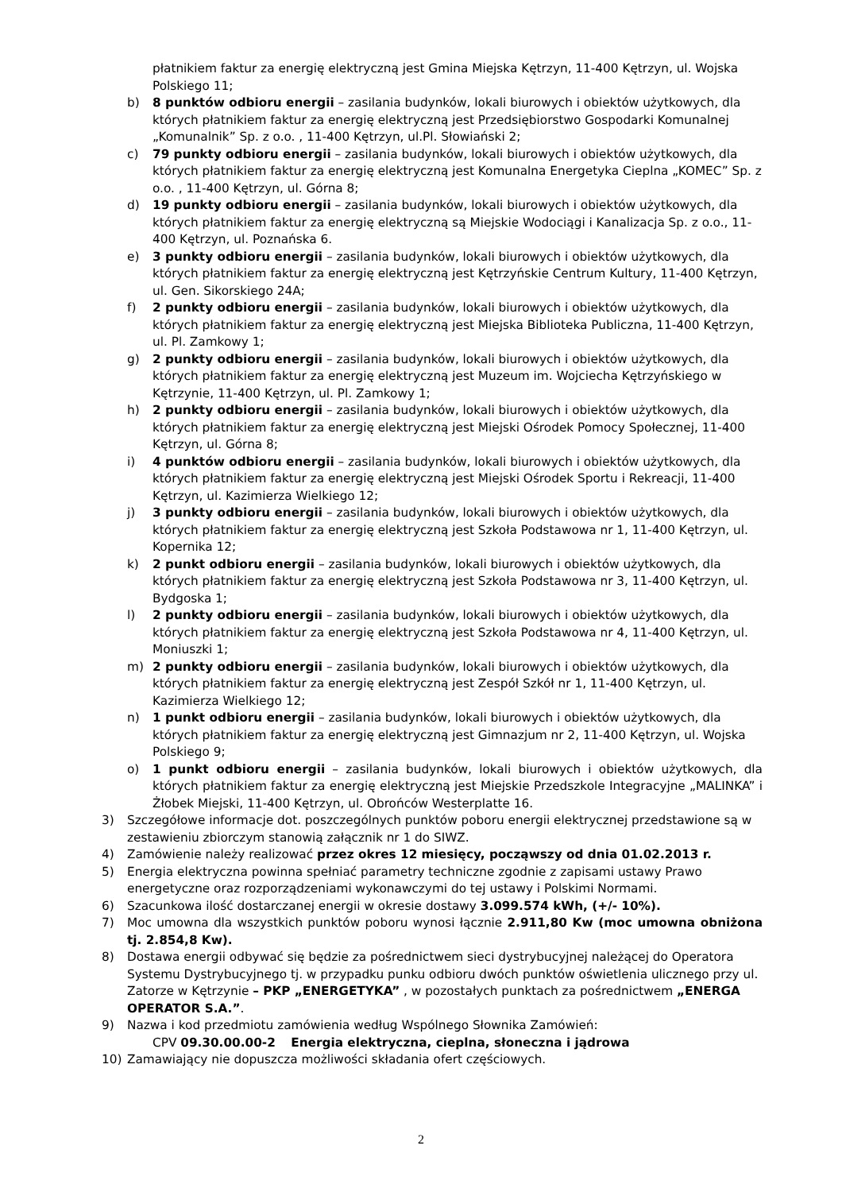płatnikiem faktur za energię elektryczną jest Gmina Miejska Kętrzyn, 11-400 Kętrzyn, ul. Wojska Polskiego 11;
b) 8 punktów odbioru energii – zasilania budynków, lokali biurowych i obiektów użytkowych, dla których płatnikiem faktur za energię elektryczną jest Przedsiębiorstwo Gospodarki Komunalnej „Komunalnik” Sp. z o.o. , 11-400 Kętrzyn, ul.Pl. Słowiański 2;
c) 79 punkty odbioru energii – zasilania budynków, lokali biurowych i obiektów użytkowych, dla których płatnikiem faktur za energię elektryczną jest Komunalna Energetyka Cieplna „KOMEC” Sp. z o.o. , 11-400 Kętrzyn, ul. Górna 8;
d) 19 punkty odbioru energii – zasilania budynków, lokali biurowych i obiektów użytkowych, dla których płatnikiem faktur za energię elektryczną są Miejskie Wodociągi i Kanalizacja Sp. z o.o., 11-400 Kętrzyn, ul. Poznańska 6.
e) 3 punkty odbioru energii – zasilania budynków, lokali biurowych i obiektów użytkowych, dla których płatnikiem faktur za energię elektryczną jest Kętrzyńskie Centrum Kultury, 11-400 Kętrzyn, ul. Gen. Sikorskiego 24A;
f) 2 punkty odbioru energii – zasilania budynków, lokali biurowych i obiektów użytkowych, dla których płatnikiem faktur za energię elektryczną jest Miejska Biblioteka Publiczna, 11-400 Kętrzyn, ul. Pl. Zamkowy 1;
g) 2 punkty odbioru energii – zasilania budynków, lokali biurowych i obiektów użytkowych, dla których płatnikiem faktur za energię elektryczną jest Muzeum im. Wojciecha Kętrzyńskiego w Kętrzynie, 11-400 Kętrzyn, ul. Pl. Zamkowy 1;
h) 2 punkty odbioru energii – zasilania budynków, lokali biurowych i obiektów użytkowych, dla których płatnikiem faktur za energię elektryczną jest Miejski Ośrodek Pomocy Społecznej, 11-400 Kętrzyn, ul. Górna 8;
i) 4 punktów odbioru energii – zasilania budynków, lokali biurowych i obiektów użytkowych, dla których płatnikiem faktur za energię elektryczną jest Miejski Ośrodek Sportu i Rekreacji, 11-400 Kętrzyn, ul. Kazimierza Wielkiego 12;
j) 3 punkty odbioru energii – zasilania budynków, lokali biurowych i obiektów użytkowych, dla których płatnikiem faktur za energię elektryczną jest Szkoła Podstawowa nr 1, 11-400 Kętrzyn, ul. Kopernika 12;
k) 2 punkt odbioru energii – zasilania budynków, lokali biurowych i obiektów użytkowych, dla których płatnikiem faktur za energię elektryczną jest Szkoła Podstawowa nr 3, 11-400 Kętrzyn, ul. Bydgoska 1;
l) 2 punkty odbioru energii – zasilania budynków, lokali biurowych i obiektów użytkowych, dla których płatnikiem faktur za energię elektryczną jest Szkoła Podstawowa nr 4, 11-400 Kętrzyn, ul. Moniuszki 1;
m) 2 punkty odbioru energii – zasilania budynków, lokali biurowych i obiektów użytkowych, dla których płatnikiem faktur za energię elektryczną jest Zespół Szkół nr 1, 11-400 Kętrzyn, ul. Kazimierza Wielkiego 12;
n) 1 punkt odbioru energii – zasilania budynków, lokali biurowych i obiektów użytkowych, dla których płatnikiem faktur za energię elektryczną jest Gimnazjum nr 2, 11-400 Kętrzyn, ul. Wojska Polskiego 9;
o) 1 punkt odbioru energii – zasilania budynków, lokali biurowych i obiektów użytkowych, dla których płatnikiem faktur za energię elektryczną jest Miejskie Przedszkole Integracyjne „MALINKA” i Żłobek Miejski, 11-400 Kętrzyn, ul. Obrońców Westerplatte 16.
3) Szczegółowe informacje dot. poszczególnych punktów poboru energii elektrycznej przedstawione są w zestawieniu zbiorczym stanowią załącznik nr 1 do SIWZ.
4) Zamówienie należy realizować przez okres 12 miesięcy, począwszy od dnia 01.02.2013 r.
5) Energia elektryczna powinna spełniać parametry techniczne zgodnie z zapisami ustawy Prawo energetyczne oraz rozporządzeniami wykonawczymi do tej ustawy i Polskimi Normami.
6) Szacunkowa ilość dostarczanej energii w okresie dostawy 3.099.574 kWh, (+/- 10%).
7) Moc umowna dla wszystkich punktów poboru wynosi łącznie 2.911,80 Kw (moc umowna obniżona tj. 2.854,8 Kw).
8) Dostawa energii odbywać się będzie za pośrednictwem sieci dystrybucyjnej należącej do Operatora Systemu Dystrybucyjnego tj. w przypadku punku odbioru dwóch punktów oświetlenia ulicznego przy ul. Zatorze w Kętrzynie – PKP „ENERGETYKA” , w pozostałych punktach za pośrednictwem „ENERGA OPERATOR S.A.”.
9) Nazwa i kod przedmiotu zamówienia według Wspólnego Słownika Zamówień:
CPV 09.30.00.00-2 Energia elektryczna, cieplna, słoneczna i jądrowa
10) Zamawiający nie dopuszcza możliwości składania ofert częściowych.
2